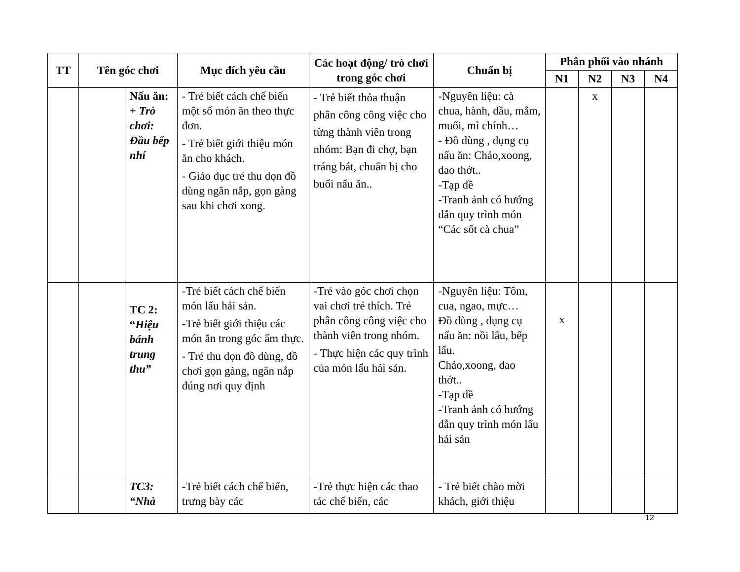| TT | Tên góc chơi | | Mục đích yêu cầu | Các hoạt động/ trò chơi trong góc chơi | Chuẩn bị | Phân phối vào nhánh | | | |
| --- | --- | --- | --- | --- | --- | --- | --- | --- | --- |
| | | | | | | N1 | N2 | N3 | N4 |
| | | Nấu ăn: + Trò chơi: Đầu bếp nhí | - Trẻ biết cách chế biến một số món ăn theo thực đơn. - Trẻ biết giới thiệu món ăn cho khách. - Giáo dục trẻ thu dọn đồ dùng ngăn nắp, gọn gàng sau khi chơi xong. | - Trẻ biết thỏa thuận phân công công việc cho từng thành viên trong nhóm: Bạn đi chợ, bạn tráng bát, chuẩn bị cho buổi nấu ăn.. | -Nguyên liệu: cà chua, hành, dầu, mắm, muối, mì chính… - Đồ dùng , dụng cụ nấu ăn: Chảo,xoong, dao thớt.. -Tạp dề -Tranh ảnh có hướng dẫn quy trình món “Các sốt cà chua” | | x | | |
| | | TC 2: “ Hiệu bánh trung thu” | -Trẻ biết cách chế biến món lẩu hải sản. -Trẻ biết giới thiệu các món ăn trong góc ẩm thực. - Trẻ thu dọn đồ dùng, đồ chơi gọn gàng, ngăn nắp đúng nơi quy định | -Trẻ vào góc chơi chọn vai chơi trẻ thích. Trẻ phân công công việc cho thành viên trong nhóm. - Thực hiện các quy trình của món lẩu hải sản. | -Nguyên liệu: Tôm, cua, ngao, mực… Đồ dùng , dụng cụ nấu ăn: nồi lẩu, bếp lẩu. Chảo,xoong, dao thớt.. -Tạp dề -Tranh ảnh có hướng dẫn quy trình món lẩu hải sản | x | | | |
| | | TC3: “Nhà | -Trẻ biết cách chế biến, trưng bày các | -Trẻ thực hiện các thao tác chế biến, các | - Trẻ biết chào mời khách, giới thiệu | | | | |
12